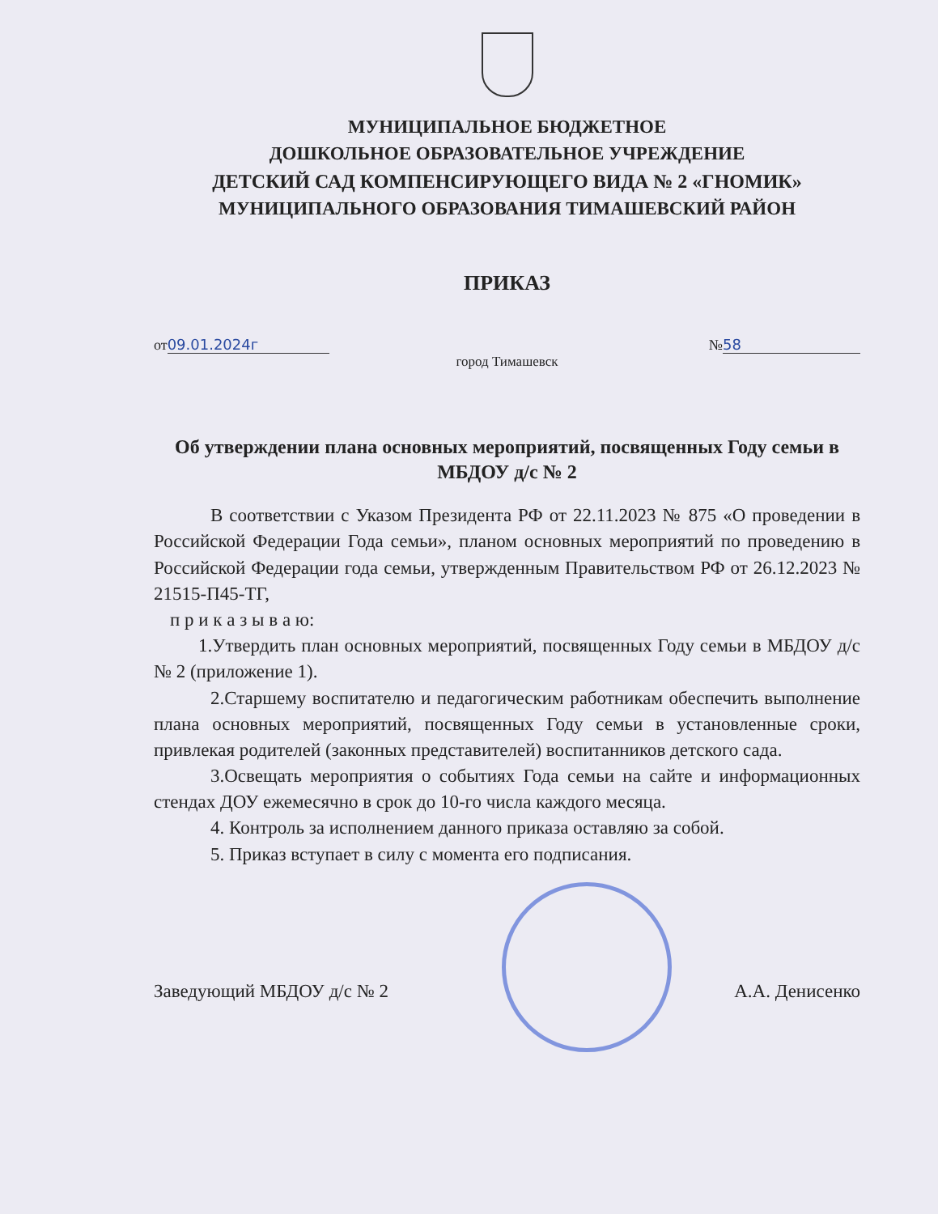МУНИЦИПАЛЬНОЕ БЮДЖЕТНОЕ
ДОШКОЛЬНОЕ ОБРАЗОВАТЕЛЬНОЕ УЧРЕЖДЕНИЕ
ДЕТСКИЙ САД КОМПЕНСИРУЮЩЕГО ВИДА № 2 «ГНОМИК»
МУНИЦИПАЛЬНОГО ОБРАЗОВАНИЯ ТИМАШЕВСКИЙ РАЙОН
ПРИКАЗ
от 09.01.2024г № 58
город Тимашевск
Об утверждении плана основных мероприятий, посвященных Году семьи в МБДОУ д/с № 2
В соответствии с Указом Президента РФ от 22.11.2023 № 875 «О проведении в Российской Федерации Года семьи», планом основных мероприятий по проведению в Российской Федерации года семьи, утвержденным Правительством РФ от 26.12.2023 № 21515-П45-ТГ,
п р и к а з ы в а ю:
1.Утвердить план основных мероприятий, посвященных Году семьи в МБДОУ д/с № 2 (приложение 1).
2.Старшему воспитателю и педагогическим работникам обеспечить выполнение плана основных мероприятий, посвященных Году семьи в установленные сроки, привлекая родителей (законных представителей) воспитанников детского сада.
3.Освещать мероприятия о событиях Года семьи на сайте и информационных стендах ДОУ ежемесячно в срок до 10-го числа каждого месяца.
4. Контроль за исполнением данного приказа оставляю за собой.
5. Приказ вступает в силу с момента его подписания.
Заведующий МБДОУ д/с № 2 А.А. Денисенко